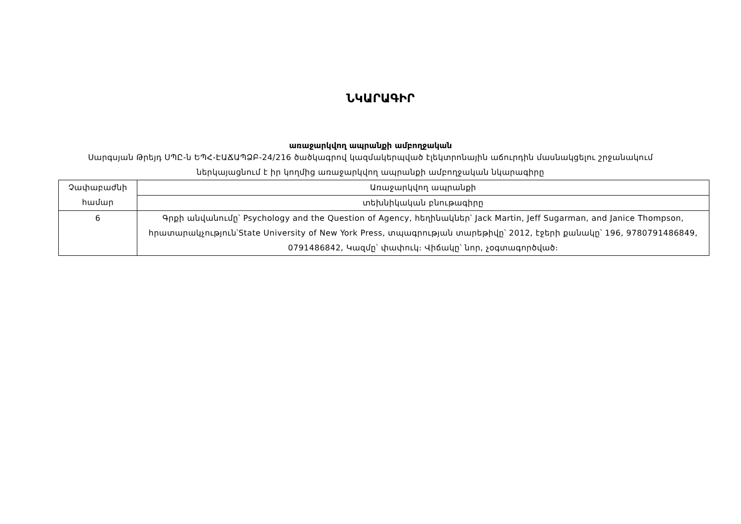ՆԿԱՐԱԳԻՐ
առաջարկվող ապրանքի ամբողջական
Սարգսյան Թրեյդ ՍՊԸ-ն ԵՊՀ-ԷԱՃԱՊՁԲ-24/216 ծածկագրով կազմակերպված էլեկտրոնային աճուրդին մասնակցելու շրջանակում ներկայացնում է իր կողմից առաջարկվող ապրանքի ամբողջական նկարագիրը
| Չափաբաժնի համար | Առաջարկվող ապրանքի |
| | տեխնիկական բնութագիրը |
| 6 | Գրքի անվանումը՝ Psychology and the Question of Agency, հեղինակներ՝ Jack Martin, Jeff Sugarman, and Janice Thompson, հրատարակչություն՝State University of New York Press, տպագրության տարեթիվը՝ 2012, էջերի քանակը՝ 196, 9780791486849, 0791486842, Կազմը՝ փափուկ։ Վիճակը՝ նոր, չօգտագործված։ |